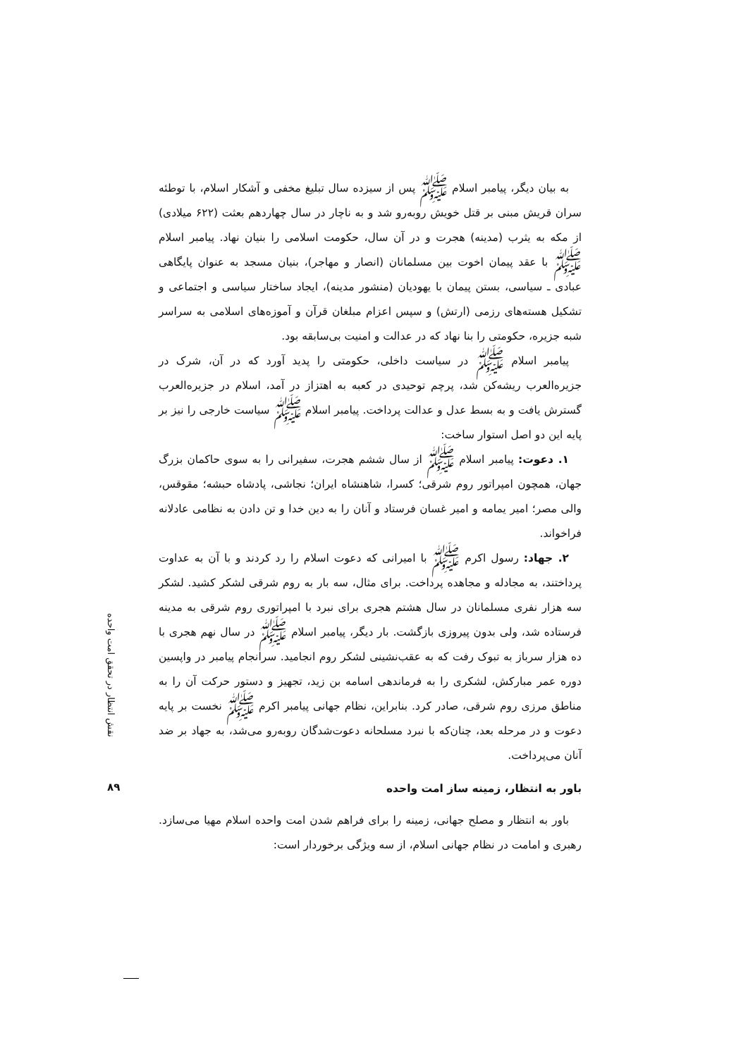به بیان دیگر، پیامبر اسلام ﷺ پس از سیزده سال تبلیغ مخفی و آشکار اسلام، با توطئه سران قریش مبنی بر قتل خویش روبه‌رو شد و به ناچار در سال چهاردهم بعثت (۶۲۲ میلادی) از مکه به یثرب (مدینه) هجرت و در آن سال، حکومت اسلامی را بنیان نهاد. پیامبر اسلام ﷺ با عقد پیمان اخوت بین مسلمانان (انصار و مهاجر)، بنیان مسجد به عنوان پایگاهی عبادی ـ سیاسی، بستن پیمان با یهودیان (منشور مدینه)، ایجاد ساختار سیاسی و اجتماعی و تشکیل هسته‌های رزمی (ارتش) و سپس اعزام مبلغان قرآن و آموزه‌های اسلامی به سراسر شبه جزیره، حکومتی را بنا نهاد که در عدالت و امنیت بی‌سابقه بود.
پیامبر اسلام ﷺ در سیاست داخلی، حکومتی را پدید آورد که در آن، شرک در جزیره‌العرب ریشه‌کن شد، پرچم توحیدی در کعبه به اهتزاز در آمد، اسلام در جزیره‌العرب گسترش یافت و به بسط عدل و عدالت پرداخت. پیامبر اسلام ﷺ سیاست خارجی را نیز بر پایه این دو اصل استوار ساخت:
۱. دعوت: پیامبر اسلام ﷺ از سال ششم هجرت، سفیرانی را به سوی حاکمان بزرگ جهان، همچون امپراتور روم شرقی؛ کسرا، شاهنشاه ایران؛ نجاشی، پادشاه حبشه؛ مقوقس، والی مصر؛ امیر یمامه و امیر غسان فرستاد و آنان را به دین خدا و تن دادن به نظامی عادلانه فراخواند.
۲. جهاد: رسول اکرم ﷺ با امیرانی که دعوت اسلام را رد کردند و با آن به عداوت پرداختند، به مجادله و مجاهده پرداخت. برای مثال، سه بار به روم شرقی لشکر کشید. لشکر سه هزار نفری مسلمانان در سال هشتم هجری برای نبرد با امپراتوری روم شرقی به مدینه فرستاده شد، ولی بدون پیروزی بازگشت. بار دیگر، پیامبر اسلام ﷺ در سال نهم هجری با ده هزار سرباز به تبوک رفت که به عقب‌نشینی لشکر روم انجامید. سرانجام پیامبر در واپسین دوره عمر مبارکش، لشکری را به فرماندهی اسامه بن زید، تجهیز و دستور حرکت آن را به مناطق مرزی روم شرقی، صادر کرد. بنابراین، نظام جهانی پیامبر اکرم ﷺ نخست بر پایه دعوت و در مرحله بعد، چنان‌که با نبرد مسلحانه دعوت‌شدگان روبه‌رو می‌شد، به جهاد بر ضد آنان می‌پرداخت.
باور به انتظار، زمینه ساز امت واحده
باور به انتظار و مصلح جهانی، زمینه را برای فراهم شدن امت واحده اسلام مهیا می‌سازد. رهبری و امامت در نظام جهانی اسلام، از سه ویژگی برخوردار است:
نقش انتظار در تحقق امت واحده
۸۹